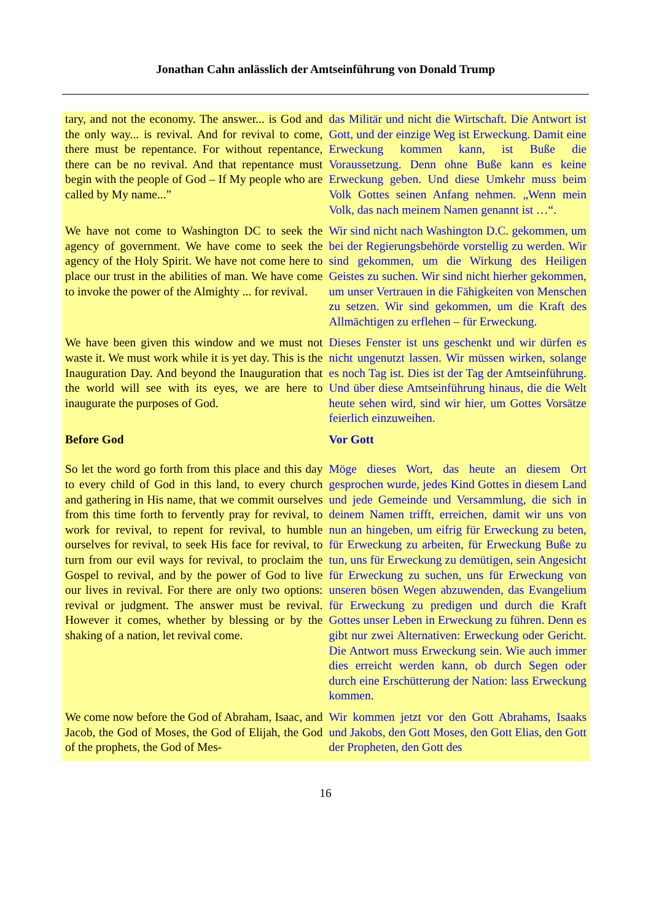Jonathan Cahn anlässlich der Amtseinführung von Donald Trump
| tary, and not the economy. The answer... is God and the only way... is revival. And for revival to come, there must be repentance. For without repentance, there can be no revival. And that repentance must begin with the people of God – If My people who are called by My name...” | das Militär und nicht die Wirtschaft. Die Antwort ist Gott, und der einzige Weg ist Erweckung. Damit eine Erweckung kommen kann, ist Buße die Voraussetzung. Denn ohne Buße kann es keine Erweckung geben. Und diese Umkehr muss beim Volk Gottes seinen Anfang nehmen. „Wenn mein Volk, das nach meinem Namen genannt ist …“. |
| We have not come to Washington DC to seek the agency of government. We have come to seek the agency of the Holy Spirit. We have not come here to place our trust in the abilities of man. We have come to invoke the power of the Almighty ... for revival. | Wir sind nicht nach Washington D.C. gekommen, um bei der Regierungsbehörde vorstellig zu werden. Wir sind gekommen, um die Wirkung des Heiligen Geistes zu suchen. Wir sind nicht hierher gekommen, um unser Vertrauen in die Fähigkeiten von Menschen zu setzen. Wir sind gekommen, um die Kraft des Allmächtigen zu erflehen – für Erweckung. |
| We have been given this window and we must not waste it. We must work while it is yet day. This is the Inauguration Day. And beyond the Inauguration that the world will see with its eyes, we are here to inaugurate the purposes of God. | Dieses Fenster ist uns geschenkt und wir dürfen es nicht ungenutzt lassen. Wir müssen wirken, solange es noch Tag ist. Dies ist der Tag der Amtseinführung. Und über diese Amtseinführung hinaus, die die Welt heute sehen wird, sind wir hier, um Gottes Vorsätze feierlich einzuweihen. |
| Before God | Vor Gott |
| So let the word go forth from this place and this day to every child of God in this land, to every church and gathering in His name, that we commit ourselves from this time forth to fervently pray for revival, to work for revival, to repent for revival, to humble ourselves for revival, to seek His face for revival, to turn from our evil ways for revival, to proclaim the Gospel to revival, and by the power of God to live our lives in revival. For there are only two options: revival or judgment. The answer must be revival. However it comes, whether by blessing or by the shaking of a nation, let revival come. | Möge dieses Wort, das heute an diesem Ort gesprochen wurde, jedes Kind Gottes in diesem Land und jede Gemeinde und Versammlung, die sich in deinem Namen trifft, erreichen, damit wir uns von nun an hingeben, um eifrig für Erweckung zu beten, für Erweckung zu arbeiten, für Erweckung Buße zu tun, uns für Erweckung zu demütigen, sein Angesicht für Erweckung zu suchen, uns für Erweckung von unseren bösen Wegen abzuwenden, das Evangelium für Erweckung zu predigen und durch die Kraft Gottes unser Leben in Erweckung zu führen. Denn es gibt nur zwei Alternativen: Erweckung oder Gericht. Die Antwort muss Erweckung sein. Wie auch immer dies erreicht werden kann, ob durch Segen oder durch eine Erschütterung der Nation: lass Erweckung kommen. |
| We come now before the God of Abraham, Isaac, and Jacob, the God of Moses, the God of Elijah, the God of the prophets, the God of Mes- | Wir kommen jetzt vor den Gott Abrahams, Isaaks und Jakobs, den Gott Moses, den Gott Elias, den Gott der Propheten, den Gott des |
16